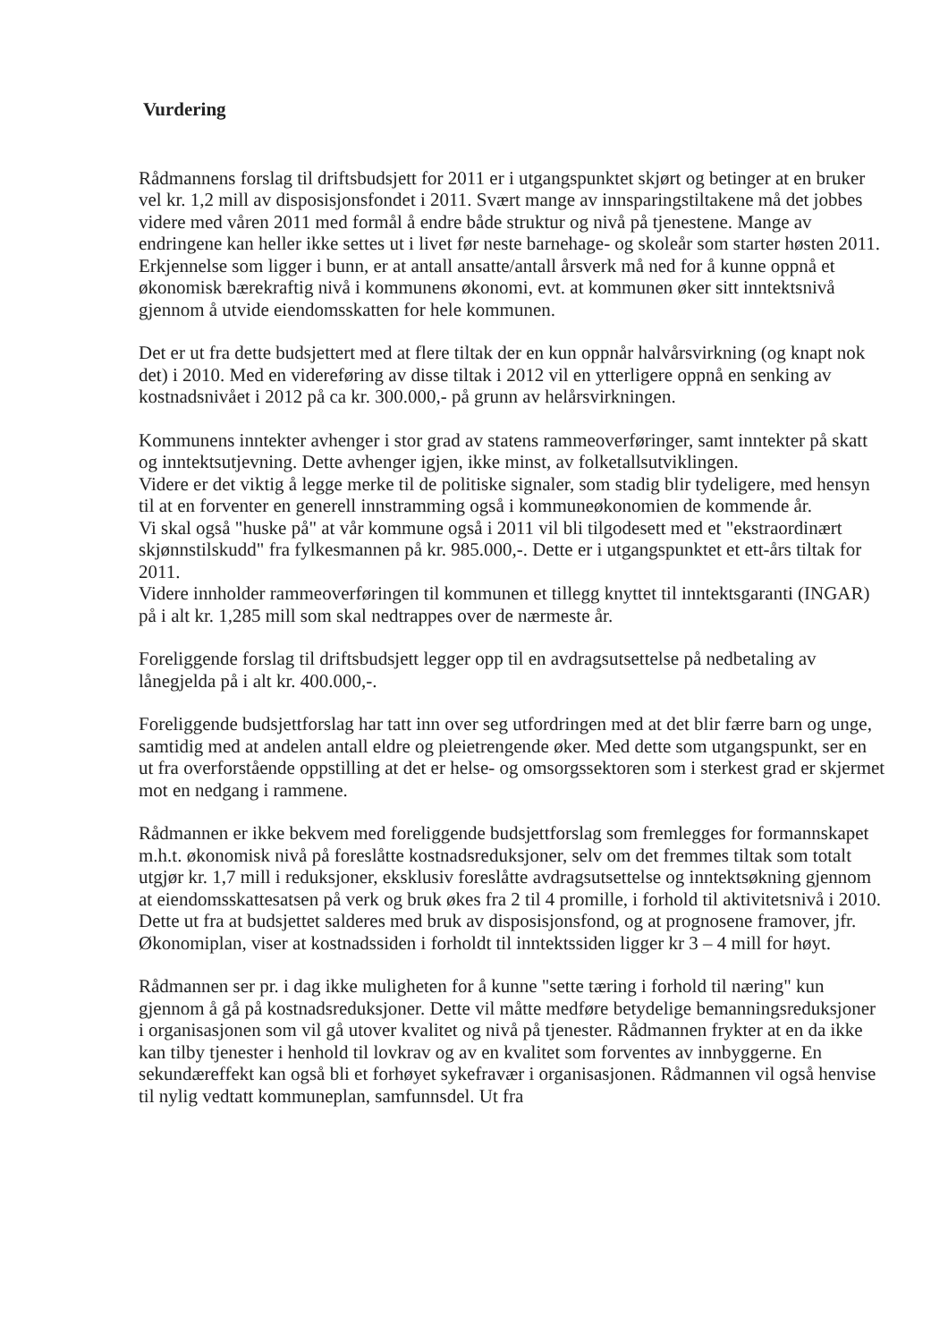Vurdering
Rådmannens forslag til driftsbudsjett for 2011 er i utgangspunktet skjørt og betinger at en bruker vel kr. 1,2 mill av disposisjonsfondet i 2011. Svært mange av innsparingstiltakene må det jobbes videre med våren 2011 med formål å endre både struktur og nivå på tjenestene. Mange av endringene kan heller ikke settes ut i livet før neste barnehage- og skoleår som starter høsten 2011.
Erkjennelse som ligger i bunn, er at antall ansatte/antall årsverk må ned for å kunne oppnå et økonomisk bærekraftig nivå i kommunens økonomi, evt. at kommunen øker sitt inntektsnivå gjennom å utvide eiendomsskatten for hele kommunen.
Det er ut fra dette budsjettert med at flere tiltak der en kun oppnår halvårsvirkning (og knapt nok det) i 2010. Med en videreføring av disse tiltak i 2012 vil en ytterligere oppnå en senking av kostnadsnivået i 2012 på ca kr. 300.000,- på grunn av helårsvirkningen.
Kommunens inntekter avhenger i stor grad av statens rammeoverføringer, samt inntekter på skatt og inntektsutjevning. Dette avhenger igjen, ikke minst, av folketallsutviklingen.
Videre er det viktig å legge merke til de politiske signaler, som stadig blir tydeligere, med hensyn til at en forventer en generell innstramming også i kommuneøkonomien de kommende år.
Vi skal også "huske på" at vår kommune også i 2011 vil bli tilgodesett med et "ekstraordinært skjønnstilskudd" fra fylkesmannen på kr. 985.000,-. Dette er i utgangspunktet et ett-års tiltak for 2011.
Videre innholder rammeoverføringen til kommunen et tillegg knyttet til inntektsgaranti (INGAR) på i alt kr. 1,285 mill som skal nedtrappes over de nærmeste år.
Foreliggende forslag til driftsbudsjett legger opp til en avdragsutsettelse på nedbetaling av lånegjelda på i alt kr. 400.000,-.
Foreliggende budsjettforslag har tatt inn over seg utfordringen med at det blir færre barn og unge, samtidig med at andelen antall eldre og pleietrengende øker. Med dette som utgangspunkt, ser en ut fra overforstående oppstilling at det er helse- og omsorgssektoren som i sterkest grad er skjermet mot en nedgang i rammene.
Rådmannen er ikke bekvem med foreliggende budsjettforslag som fremlegges for formannskapet m.h.t. økonomisk nivå på foreslåtte kostnadsreduksjoner, selv om det fremmes tiltak som totalt utgjør kr. 1,7 mill i reduksjoner, eksklusiv foreslåtte avdragsutsettelse og inntektsøkning gjennom at eiendomsskattesatsen på verk og bruk økes fra 2 til 4 promille, i forhold til aktivitetsnivå i 2010. Dette ut fra at budsjettet salderes med bruk av disposisjonsfond, og at prognosene framover, jfr. Økonomiplan, viser at kostnadssiden i forholdt til inntektssiden ligger kr 3 – 4 mill for høyt.
Rådmannen ser pr. i dag ikke muligheten for å kunne "sette tæring i forhold til næring" kun gjennom å gå på kostnadsreduksjoner. Dette vil måtte medføre betydelige bemanningsreduksjoner i organisasjonen som vil gå utover kvalitet og nivå på tjenester. Rådmannen frykter at en da ikke kan tilby tjenester i henhold til lovkrav og av en kvalitet som forventes av innbyggerne. En sekundæreffekt kan også bli et forhøyet sykefravær i organisasjonen. Rådmannen vil også henvise til nylig vedtatt kommuneplan, samfunnsdel. Ut fra